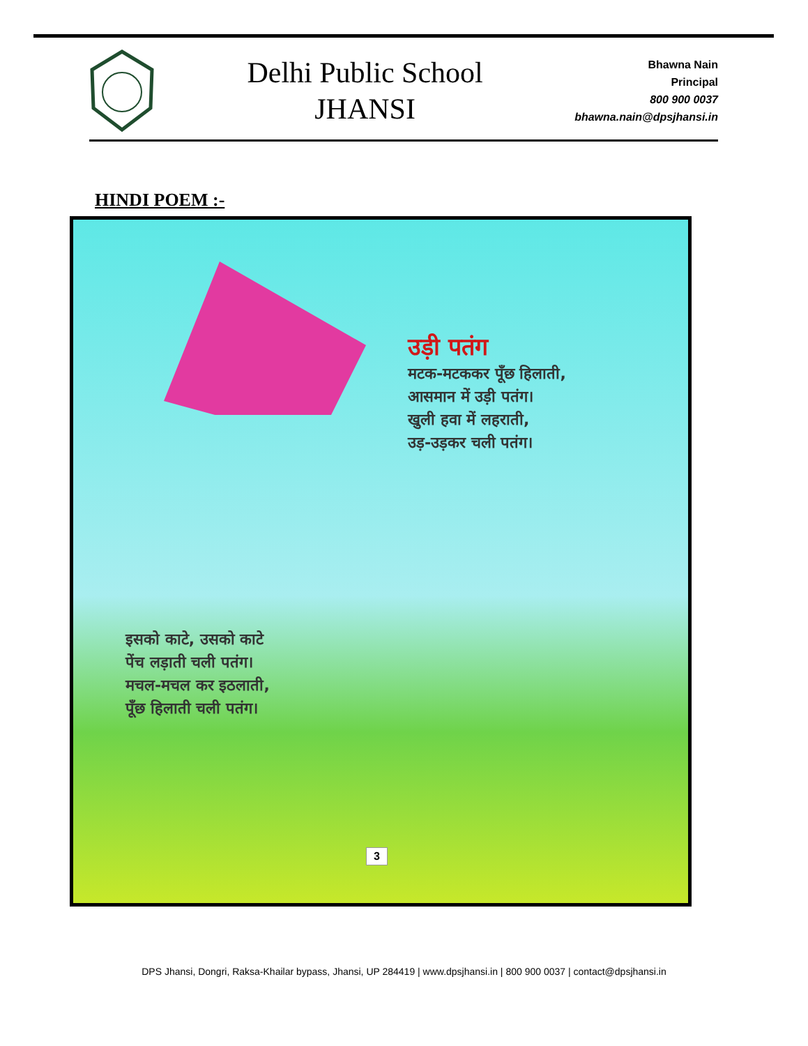Delhi Public School
JHANSI
Bhawna Nain
Principal
800 900 0037
bhawna.nain@dpsjhansi.in
HINDI POEM :-
उड़ी पतंग
मटक-मटककर पूँछ हिलाती,
आसमान में उड़ी पतंग।
खुली हवा में लहराती,
उड़-उड़कर चली पतंग।
इसको काटे, उसको काटे
पेंच लड़ाती चली पतंग।
मचल-मचल कर इठलाती,
पूँछ हिलाती चली पतंग।
3
DPS Jhansi, Dongri, Raksa-Khailar bypass, Jhansi, UP 284419 | www.dpsjhansi.in | 800 900 0037 | contact@dpsjhansi.in